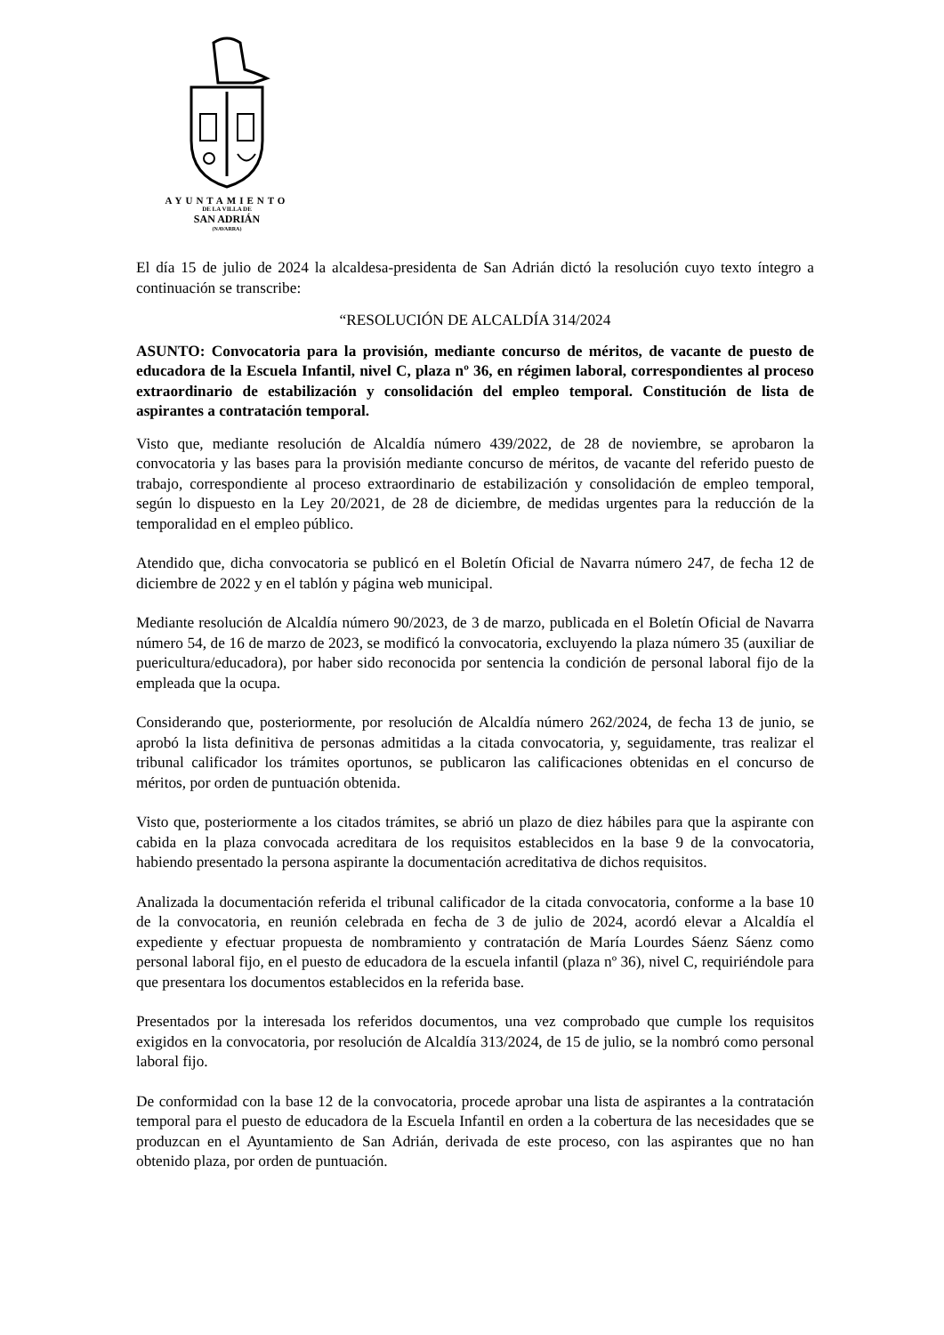AYUNTAMIENTO
DE LA VILLA DE
SAN ADRIÁN
(NAVARRA)
El día 15 de julio de 2024 la alcaldesa-presidenta de San Adrián dictó la resolución cuyo texto íntegro a continuación se transcribe:
“RESOLUCIÓN DE ALCALDÍA 314/2024
ASUNTO: Convocatoria para la provisión, mediante concurso de méritos, de vacante de puesto de educadora de la Escuela Infantil, nivel C, plaza nº 36, en régimen laboral, correspondientes al proceso extraordinario de estabilización y consolidación del empleo temporal. Constitución de lista de aspirantes a contratación temporal.
Visto que, mediante resolución de Alcaldía número 439/2022, de 28 de noviembre, se aprobaron la convocatoria y las bases para la provisión mediante concurso de méritos, de vacante del referido puesto de trabajo, correspondiente al proceso extraordinario de estabilización y consolidación de empleo temporal, según lo dispuesto en la Ley 20/2021, de 28 de diciembre, de medidas urgentes para la reducción de la temporalidad en el empleo público.
Atendido que, dicha convocatoria se publicó en el Boletín Oficial de Navarra número 247, de fecha 12 de diciembre de 2022 y en el tablón y página web municipal.
Mediante resolución de Alcaldía número 90/2023, de 3 de marzo, publicada en el Boletín Oficial de Navarra número 54, de 16 de marzo de 2023, se modificó la convocatoria, excluyendo la plaza número 35 (auxiliar de puericultura/educadora), por haber sido reconocida por sentencia la condición de personal laboral fijo de la empleada que la ocupa.
Considerando que, posteriormente, por resolución de Alcaldía número 262/2024, de fecha 13 de junio, se aprobó la lista definitiva de personas admitidas a la citada convocatoria, y, seguidamente, tras realizar el tribunal calificador los trámites oportunos, se publicaron las calificaciones obtenidas en el concurso de méritos, por orden de puntuación obtenida.
Visto que, posteriormente a los citados trámites, se abrió un plazo de diez hábiles para que la aspirante con cabida en la plaza convocada acreditara de los requisitos establecidos en la base 9 de la convocatoria, habiendo presentado la persona aspirante la documentación acreditativa de dichos requisitos.
Analizada la documentación referida el tribunal calificador de la citada convocatoria, conforme a la base 10 de la convocatoria, en reunión celebrada en fecha de 3 de julio de 2024, acordó elevar a Alcaldía el expediente y efectuar propuesta de nombramiento y contratación de María Lourdes Sáenz Sáenz como personal laboral fijo, en el puesto de educadora de la escuela infantil (plaza nº 36), nivel C, requiriéndole para que presentara los documentos establecidos en la referida base.
Presentados por la interesada los referidos documentos, una vez comprobado que cumple los requisitos exigidos en la convocatoria, por resolución de Alcaldía 313/2024, de 15 de julio, se la nombró como personal laboral fijo.
De conformidad con la base 12 de la convocatoria, procede aprobar una lista de aspirantes a la contratación temporal para el puesto de educadora de la Escuela Infantil en orden a la cobertura de las necesidades que se produzcan en el Ayuntamiento de San Adrián, derivada de este proceso, con las aspirantes que no han obtenido plaza, por orden de puntuación.